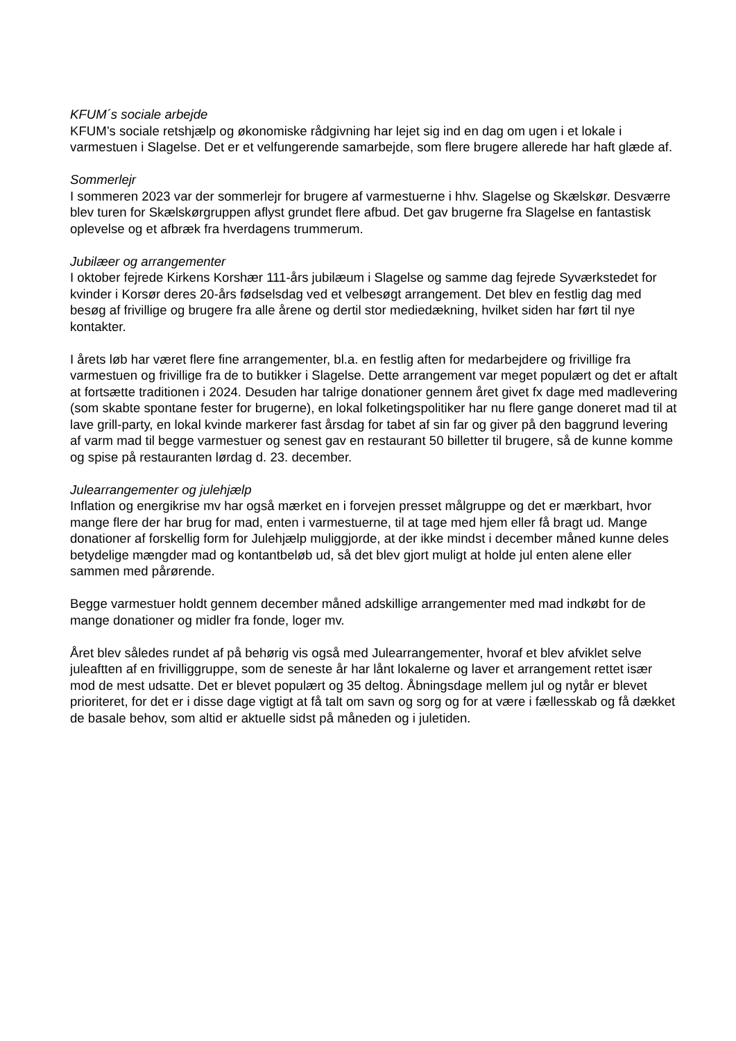KFUM´s sociale arbejde
KFUM’s sociale retshjælp og økonomiske rådgivning har lejet sig ind en dag om ugen i et lokale i varmestuen i Slagelse. Det er et velfungerende samarbejde, som flere brugere allerede har haft glæde af.
Sommerlejr
I sommeren 2023 var der sommerlejr for brugere af varmestuerne i hhv. Slagelse og Skælskør. Desværre blev turen for Skælskørgruppen aflyst grundet flere afbud. Det gav brugerne fra Slagelse en fantastisk oplevelse og et afbræk fra hverdagens trummerum.
Jubilæer og arrangementer
I oktober fejrede Kirkens Korshær 111-års jubilæum i Slagelse og samme dag fejrede Syværkstedet for kvinder i Korsør deres 20-års fødselsdag ved et velbesøgt arrangement. Det blev en festlig dag med besøg af frivillige og brugere fra alle årene og dertil stor mediedækning, hvilket siden har ført til nye kontakter.
I årets løb har været flere fine arrangementer, bl.a. en festlig aften for medarbejdere og frivillige fra varmestuen og frivillige fra de to butikker i Slagelse. Dette arrangement var meget populært og det er aftalt at fortsætte traditionen i 2024. Desuden har talrige donationer gennem året givet fx dage med madlevering (som skabte spontane fester for brugerne), en lokal folketingspolitiker har nu flere gange doneret mad til at lave grill-party, en lokal kvinde markerer fast årsdag for tabet af sin far og giver på den baggrund levering af varm mad til begge varmestuer og senest gav en restaurant 50 billetter til brugere, så de kunne komme og spise på restauranten lørdag d. 23. december.
Julearrangementer og julehjælp
Inflation og energikrise mv har også mærket en i forvejen presset målgruppe og det er mærkbart, hvor mange flere der har brug for mad, enten i varmestuerne, til at tage med hjem eller få bragt ud. Mange donationer af forskellig form for Julehjælp muliggjorde, at der ikke mindst i december måned kunne deles betydelige mængder mad og kontantbeløb ud, så det blev gjort muligt at holde jul enten alene eller sammen med pårørende.
Begge varmestuer holdt gennem december måned adskillige arrangementer med mad indkøbt for de mange donationer og midler fra fonde, loger mv.
Året blev således rundet af på behørig vis også med Julearrangementer, hvoraf et blev afviklet selve juleaftten af en frivilliggruppe, som de seneste år har lånt lokalerne og laver et arrangement rettet især mod de mest udsatte. Det er blevet populært og 35 deltog. Åbningsdage mellem jul og nytår er blevet prioriteret, for det er i disse dage vigtigt at få talt om savn og sorg og for at være i fællesskab og få dækket de basale behov, som altid er aktuelle sidst på måneden og i juletiden.